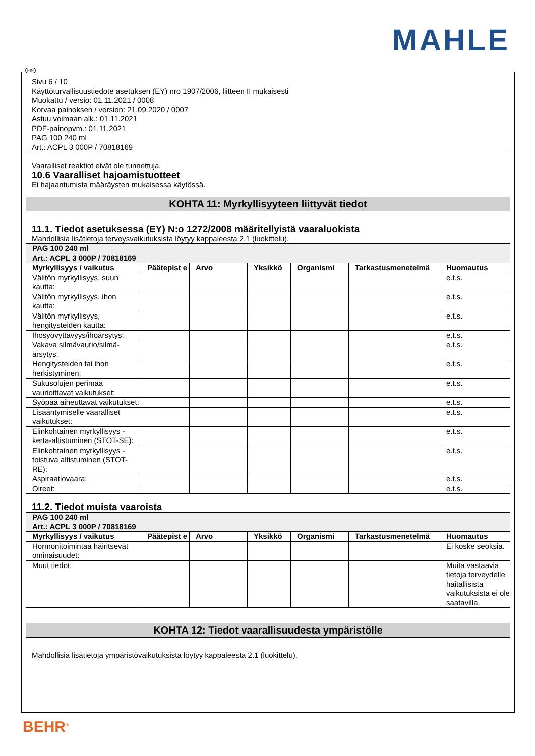MAHLE
FIN
Sivu 6 / 10
Käyttöturvallisuustiedote asetuksen (EY) nro 1907/2006, liitteen II mukaisesti
Muokattu / versio: 01.11.2021 / 0008
Korvaa painoksen / version: 21.09.2020 / 0007
Astuu voimaan alk.: 01.11.2021
PDF-painopvm.: 01.11.2021
PAG 100 240 ml
Art.: ACPL 3 000P / 70818169
Vaaralliset reaktiot eivät ole tunnettuja.
10.6 Vaaralliset hajoamistuotteet
Ei hajaantumista määräysten mukaisessa käytössä.
KOHTA 11: Myrkyllisyyteen liittyvät tiedot
11.1. Tiedot asetuksessa (EY) N:o 1272/2008 määritellyistä vaaraluokista
Mahdollisia lisätietoja terveysvaikutuksista löytyy kappaleesta 2.1 (luokittelu).
| PAG 100 240 ml Art.: ACPL 3 000P / 70818169 | | | | | | |
| --- | --- | --- | --- | --- | --- | --- |
| Myrkyllisyys / vaikutus | Päätepist e | Arvo | Yksikkö | Organismi | Tarkastusmenetelmä | Huomautus |
| Välitön myrkyllisyys, suun kautta: | | | | | | e.t.s. |
| Välitön myrkyllisyys, ihon kautta: | | | | | | e.t.s. |
| Välitön myrkyllisyys, hengitysteiden kautta: | | | | | | e.t.s. |
| Ihosyövyttävyys/ihoärsytys: | | | | | | e.t.s. |
| Vakava silmävaurio/silmä-ärsytys: | | | | | | e.t.s. |
| Hengitysteiden tai ihon herkistyminen: | | | | | | e.t.s. |
| Sukusolujen perimää vaurioittavat vaikutukset: | | | | | | e.t.s. |
| Syöpää aiheuttavat vaikutukset: | | | | | | e.t.s. |
| Lisääntymiselle vaaralliset vaikutukset: | | | | | | e.t.s. |
| Elinkohtainen myrkyllisyys - kerta-altistuminen (STOT-SE): | | | | | | e.t.s. |
| Elinkohtainen myrkyllisyys - toistuva altistuminen (STOT-RE): | | | | | | e.t.s. |
| Aspiraatiovaara: | | | | | | e.t.s. |
| Oireet: | | | | | | e.t.s. |
11.2. Tiedot muista vaaroista
| PAG 100 240 ml Art.: ACPL 3 000P / 70818169 | | | | | | |
| --- | --- | --- | --- | --- | --- | --- |
| Myrkyllisyys / vaikutus | Päätepist e | Arvo | Yksikkö | Organismi | Tarkastusmenetelmä | Huomautus |
| Hormonitoimintaa häiritsevät ominaisuudet: | | | | | | Ei koske seoksia. |
| Muut tiedot: | | | | | | Muita vastaavia tietoja terveydelle haitallisista vaikutuksista ei ole saatavilla. |
KOHTA 12: Tiedot vaarallisuudesta ympäristölle
Mahdollisia lisätietoja ympäristövaikutuksista löytyy kappaleesta 2.1 (luokittelu).
BEHR<sup>®</sup>